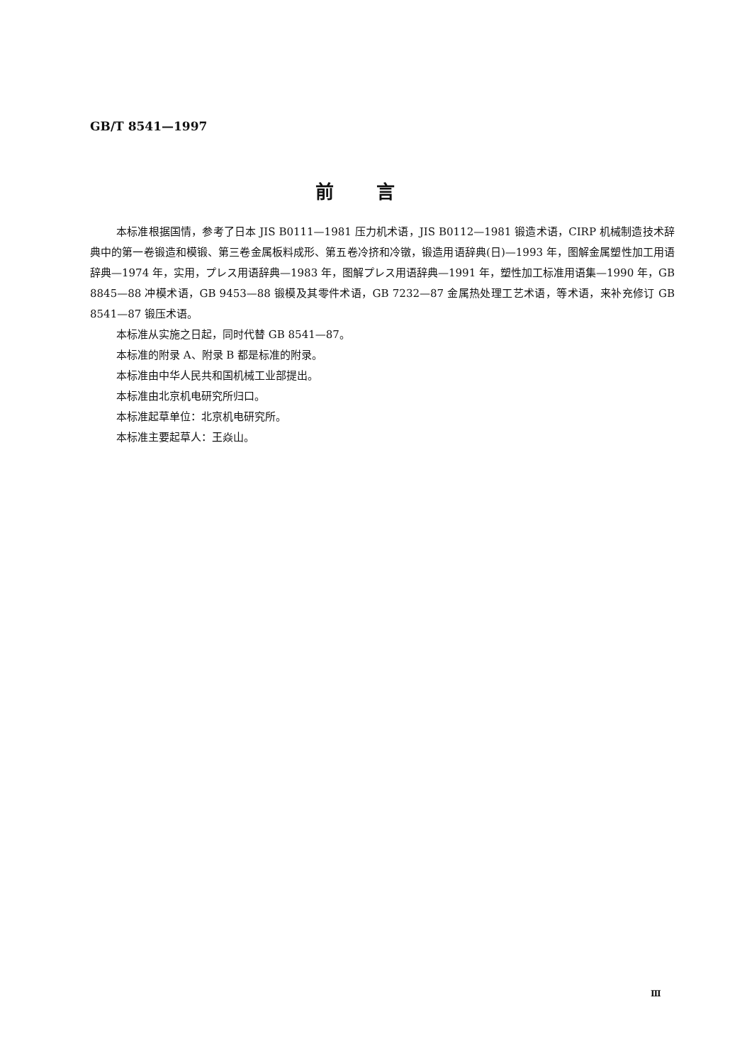GB/T 8541—1997
前言
本标准根据国情，参考了日本 JIS B0111—1981 压力机术语，JIS B0112—1981 锻造术语，CIRP 机械制造技术辞典中的第一卷锻造和模锻、第三卷金属板料成形、第五卷冷挤和冷镦，锻造用语辞典(日)—1993 年，图解金属塑性加工用语辞典—1974 年，实用，プレス用语辞典—1983 年，图解プレス用语辞典—1991 年，塑性加工标准用语集—1990 年，GB 8845—88 冲模术语，GB 9453—88 锻模及其零件术语，GB 7232—87 金属热处理工艺术语，等术语，来补充修订 GB 8541—87 锻压术语。
本标准从实施之日起，同时代替 GB 8541—87。
本标准的附录 A、附录 B 都是标准的附录。
本标准由中华人民共和国机械工业部提出。
本标准由北京机电研究所归口。
本标准起草单位：北京机电研究所。
本标准主要起草人：王焱山。
Ⅲ